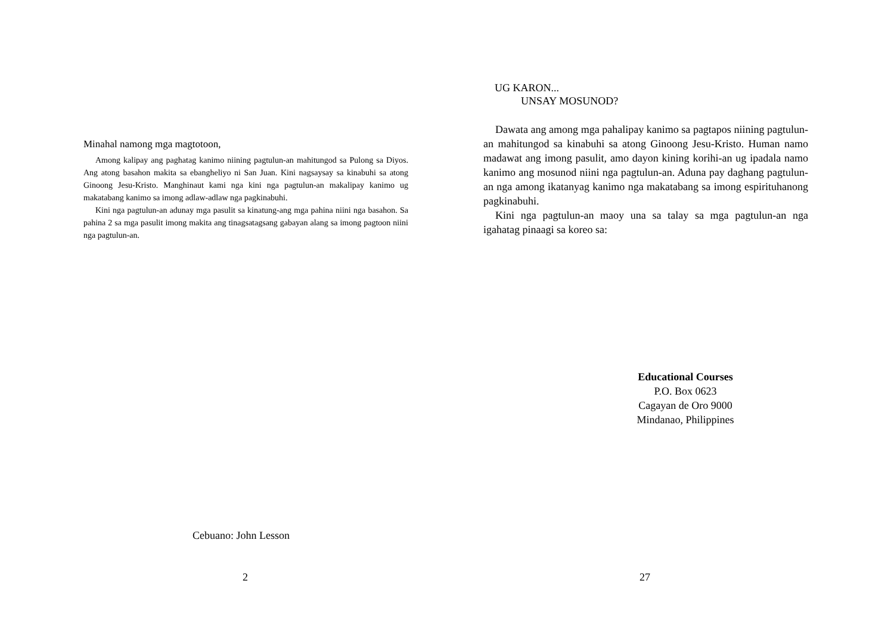Minahal namong mga magtotoon,
Among kalipay ang paghatag kanimo niining pagtulun-an mahitungod sa Pulong sa Diyos. Ang atong basahon makita sa ebangheliyo ni San Juan. Kini nagsaysay sa kinabuhi sa atong Ginoong Jesu-Kristo. Manghinaut kami nga kini nga pagtulun-an makalipay kanimo ug makatabang kanimo sa imong adlaw-adlaw nga pagkinabuhi.
Kini nga pagtulun-an adunay mga pasulit sa kinatung-ang mga pahina niini nga basahon. Sa pahina 2 sa mga pasulit imong makita ang tinagsatagsang gabayan alang sa imong pagtoon niini nga pagtulun-an.
Cebuano: John Lesson
2
UG KARON...
UNSAY MOSUNOD?
Dawata ang among mga pahalipay kanimo sa pagtapos niining pagtulun-an mahitungod sa kinabuhi sa atong Ginoong Jesu-Kristo. Human namo madawat ang imong pasulit, amo dayon kining korihi-an ug ipadala namo kanimo ang mosunod niini nga pagtulun-an. Aduna pay daghang pagtulun-an nga among ikatanyag kanimo nga makatabang sa imong espirituhanong pagkinabuhi.
Kini nga pagtulun-an maoy una sa talay sa mga pagtulun-an nga igahatag pinaagi sa koreo sa:
Educational Courses
P.O. Box 0623
Cagayan de Oro 9000
Mindanao, Philippines
27